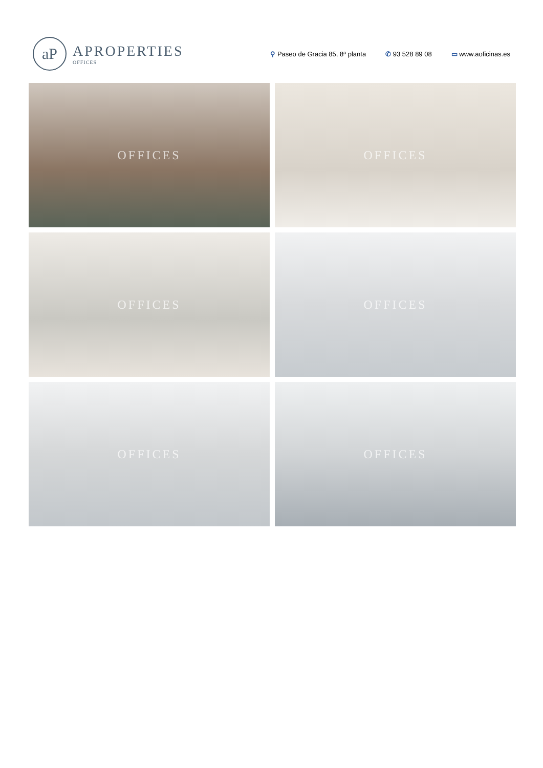aP
APROPERTIES
OFFICES
⚲ Paseo de Gracia 85, 8ª planta ✆ 93 528 89 08 ▭ www.aoficinas.es
OFFICES
OFFICES
OFFICES
OFFICES
OFFICES
OFFICES